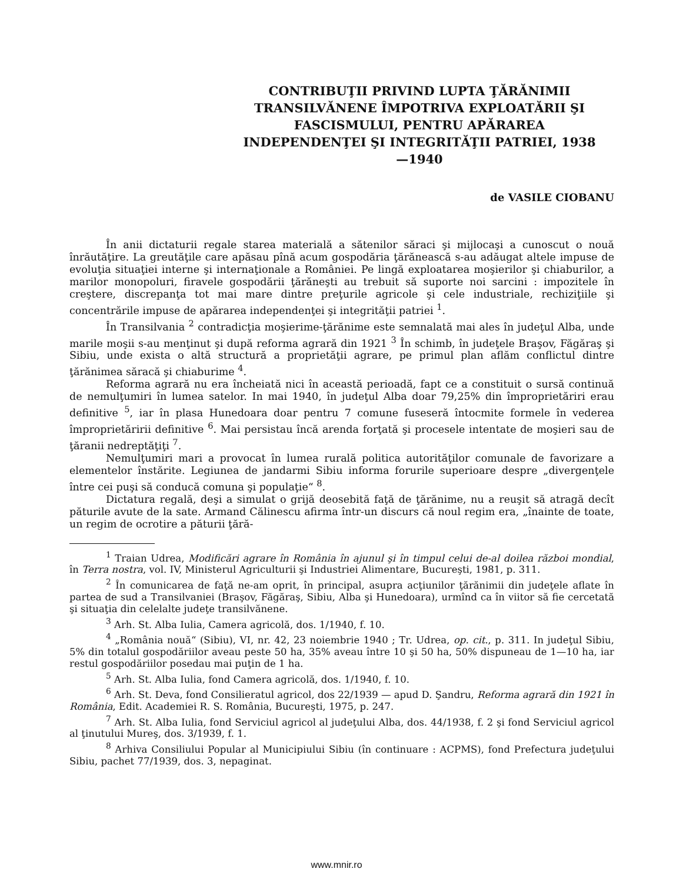CONTRIBUŢII PRIVIND LUPTA ŢĂRĂNIMII TRANSILVĂNENE ÎMPOTRIVA EXPLOATĂRII ŞI FASCISMULUI, PENTRU APĂRAREA INDEPENDENŢEI ŞI INTEGRITĂŢII PATRIEI, 1938—1940
de VASILE CIOBANU
În anii dictaturii regale starea materială a sătenilor săraci şi mijlocaşi a cunoscut o nouă înrăutăţire. La greutăţile care apăsau pînă acum gospodăria ţărănească s-au adăugat altele impuse de evoluţia situaţiei interne şi internaţionale a României. Pe lingă exploatarea moşierilor şi chiaburilor, a marilor monopoluri, firavele gospodării ţărăneşti au trebuit să suporte noi sarcini : impozitele în creştere, discrepanţa tot mai mare dintre preţurile agricole şi cele industriale, rechiziţiile şi concentrările impuse de apărarea independenţei şi integrităţii patriei <sup>1</sup>.
În Transilvania <sup>2</sup> contradicţia moşierime-ţărănime este semnalată mai ales în judeţul Alba, unde marile moşii s-au menţinut şi după reforma agrară din 1921 <sup>3</sup> În schimb, în judeţele Braşov, Făgăraş şi Sibiu, unde exista o altă structură a proprietăţii agrare, pe primul plan aflăm conflictul dintre ţărănimea săracă şi chiaburime <sup>4</sup>.
Reforma agrară nu era încheiată nici în această perioadă, fapt ce a constituit o sursă continuă de nemulţumiri în lumea satelor. In mai 1940, în judeţul Alba doar 79,25% din împroprietăriri erau definitive <sup>5</sup>, iar în plasa Hunedoara doar pentru 7 comune fuseseră întocmite formele în vederea împroprietăririi definitive <sup>6</sup>. Mai persistau încă arenda forţată şi procesele intentate de moşieri sau de ţăranii nedreptăţiţi <sup>7</sup>.
Nemulţumiri mari a provocat în lumea rurală politica autorităţilor comunale de favorizare a elementelor înstărite. Legiunea de jandarmi Sibiu informa forurile superioare despre „divergenţele între cei puşi să conducă comuna şi populaţie“ <sup>8</sup>.
Dictatura regală, deşi a simulat o grijă deosebită faţă de ţărănime, nu a reuşit să atragă decît păturile avute de la sate. Armand Călinescu afirma într-un discurs că noul regim era, „înainte de toate, un regim de ocrotire a păturii ţără-
<sup>1</sup> Traian Udrea, Modificări agrare în România în ajunul şi în timpul celui de-al doilea război mondial, în Terra nostra, vol. IV, Ministerul Agriculturii şi Industriei Alimentare, Bucureşti, 1981, p. 311.
<sup>2</sup> În comunicarea de faţă ne-am oprit, în principal, asupra acţiunilor ţărănimii din judeţele aflate în partea de sud a Transilvaniei (Braşov, Făgăraş, Sibiu, Alba şi Hunedoara), urmînd ca în viitor să fie cercetată şi situaţia din celelalte judeţe transilvănene.
<sup>3</sup> Arh. St. Alba Iulia, Camera agricolă, dos. 1/1940, f. 10.
<sup>4</sup> „România nouă“ (Sibiu), VI, nr. 42, 23 noiembrie 1940 ; Tr. Udrea, op. cit., p. 311. In judeţul Sibiu, 5% din totalul gospodăriilor aveau peste 50 ha, 35% aveau între 10 şi 50 ha, 50% dispuneau de 1—10 ha, iar restul gospodăriilor posedau mai puţin de 1 ha.
<sup>5</sup> Arh. St. Alba Iulia, fond Camera agricolă, dos. 1/1940, f. 10.
<sup>6</sup> Arh. St. Deva, fond Consilieratul agricol, dos 22/1939 — apud D. Şandru, Reforma agrară din 1921 în România, Edit. Academiei R. S. România, Bucureşti, 1975, p. 247.
<sup>7</sup> Arh. St. Alba Iulia, fond Serviciul agricol al judeţului Alba, dos. 44/1938, f. 2 şi fond Serviciul agricol al ţinutului Mureş, dos. 3/1939, f. 1.
<sup>8</sup> Arhiva Consiliului Popular al Municipiului Sibiu (în continuare : ACPMS), fond Prefectura judeţului Sibiu, pachet 77/1939, dos. 3, nepaginat.
www.mnir.ro